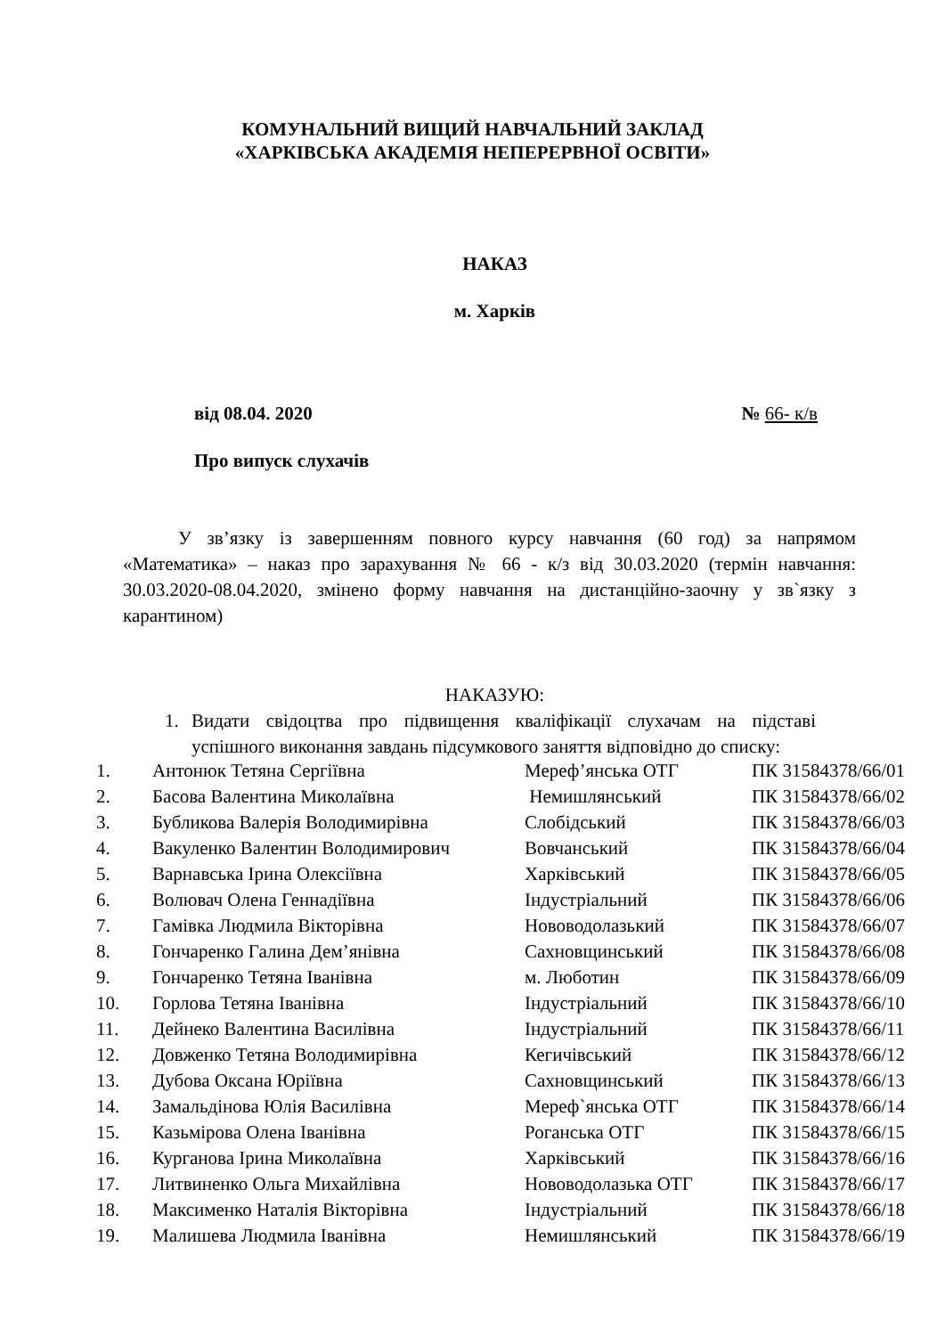КОМУНАЛЬНИЙ ВИЩИЙ НАВЧАЛЬНИЙ ЗАКЛАД
«ХАРКІВСЬКА АКАДЕМІЯ НЕПЕРЕРВНОЇ ОСВІТИ»
НАКАЗ
м. Харків
від 08.04. 2020 № 66- к/в
Про випуск слухачів
У зв’язку із завершенням повного курсу навчання (60 год) за напрямом «Математика» – наказ про зарахування № 66 - к/з від 30.03.2020 (термін навчання: 30.03.2020-08.04.2020, змінено форму навчання на дистанційно-заочну у зв`язку з карантином)
НАКАЗУЮ:
1. Видати свідоцтва про підвищення кваліфікації слухачам на підставі успішного виконання завдань підсумкового заняття відповідно до списку:
| 1. | Антонюк Тетяна Сергіївна | Мереф’янська ОТГ | ПК 31584378/66/01 |
| 2. | Басова Валентина Миколаївна | Немишлянський | ПК 31584378/66/02 |
| 3. | Бубликова Валерія Володимирівна | Слобідський | ПК 31584378/66/03 |
| 4. | Вакуленко Валентин Володимирович | Вовчанський | ПК 31584378/66/04 |
| 5. | Варнавська Ірина Олексіївна | Харківський | ПК 31584378/66/05 |
| 6. | Волювач Олена Геннадіївна | Індустріальний | ПК 31584378/66/06 |
| 7. | Гамівка Людмила Вікторівна | Нововодолазький | ПК 31584378/66/07 |
| 8. | Гончаренко Галина Дем’янівна | Сахновщинський | ПК 31584378/66/08 |
| 9. | Гончаренко Тетяна Іванівна | м. Люботин | ПК 31584378/66/09 |
| 10. | Горлова Тетяна Іванівна | Індустріальний | ПК 31584378/66/10 |
| 11. | Дейнеко Валентина Василівна | Індустріальний | ПК 31584378/66/11 |
| 12. | Довженко Тетяна Володимирівна | Кегичівський | ПК 31584378/66/12 |
| 13. | Дубова Оксана Юріївна | Сахновщинський | ПК 31584378/66/13 |
| 14. | Замальдінова Юлія Василівна | Мереф`янська ОТГ | ПК 31584378/66/14 |
| 15. | Казьмірова Олена Іванівна | Роганська ОТГ | ПК 31584378/66/15 |
| 16. | Курганова Ірина Миколаївна | Харківський | ПК 31584378/66/16 |
| 17. | Литвиненко Ольга Михайлівна | Нововодолазька ОТГ | ПК 31584378/66/17 |
| 18. | Максименко Наталія Вікторівна | Індустріальний | ПК 31584378/66/18 |
| 19. | Малишева Людмила Іванівна | Немишлянський | ПК 31584378/66/19 |